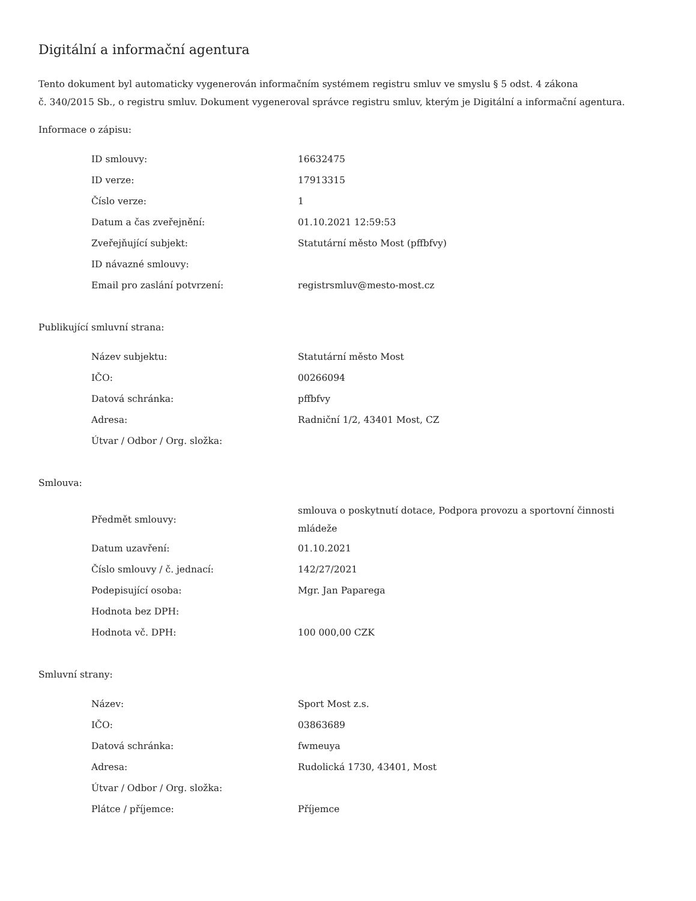Digitální a informační agentura
Tento dokument byl automaticky vygenerován informačním systémem registru smluv ve smyslu § 5 odst. 4 zákona
č. 340/2015 Sb., o registru smluv. Dokument vygeneroval správce registru smluv, kterým je Digitální a informační agentura.
Informace o zápisu:
| ID smlouvy: | 16632475 |
| ID verze: | 17913315 |
| Číslo verze: | 1 |
| Datum a čas zveřejnění: | 01.10.2021 12:59:53 |
| Zveřejňující subjekt: | Statutární město Most (pffbfvy) |
| ID návazné smlouvy: | |
| Email pro zaslání potvrzení: | registrsmluv@mesto-most.cz |
Publikující smluvní strana:
| Název subjektu: | Statutární město Most |
| IČO: | 00266094 |
| Datová schránka: | pffbfvy |
| Adresa: | Radniční 1/2, 43401 Most, CZ |
| Útvar / Odbor / Org. složka: | |
Smlouva:
| Předmět smlouvy: | smlouva o poskytnutí dotace, Podpora provozu a sportovní činnosti mládeže |
| Datum uzavření: | 01.10.2021 |
| Číslo smlouvy / č. jednací: | 142/27/2021 |
| Podepisující osoba: | Mgr. Jan Paparega |
| Hodnota bez DPH: | |
| Hodnota vč. DPH: | 100 000,00 CZK |
Smluvní strany:
| Název: | Sport Most z.s. |
| IČO: | 03863689 |
| Datová schránka: | fwmeuya |
| Adresa: | Rudolická 1730, 43401, Most |
| Útvar / Odbor / Org. složka: | |
| Plátce / příjemce: | Příjemce |